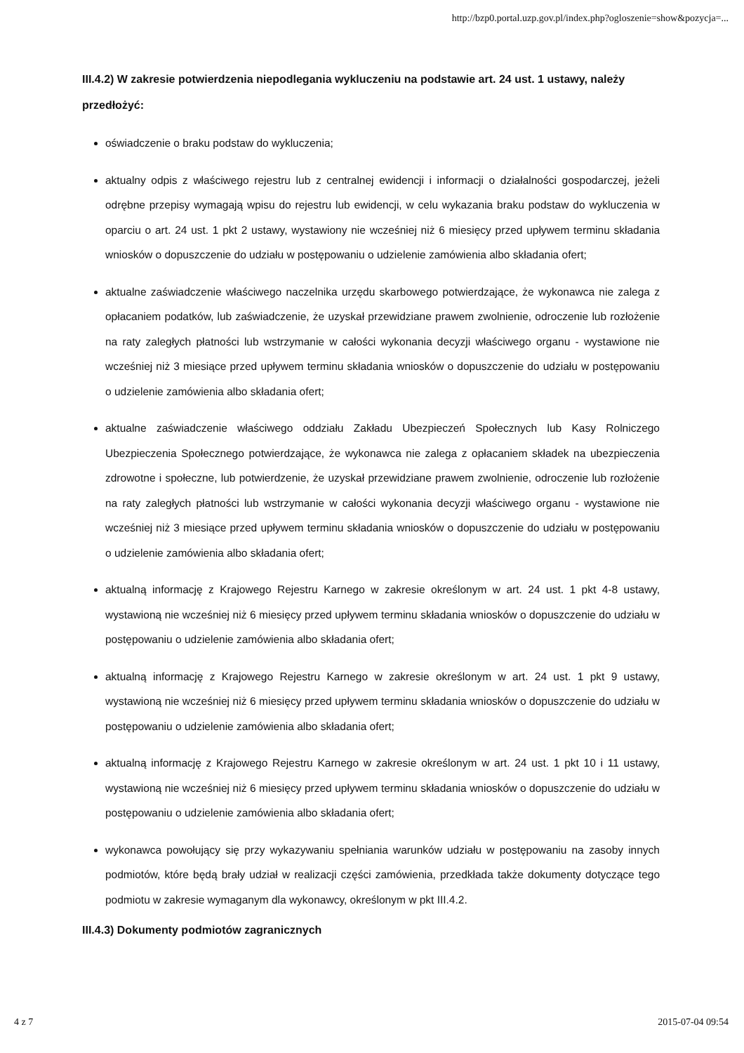http://bzp0.portal.uzp.gov.pl/index.php?ogloszenie=show&pozycja=...
III.4.2) W zakresie potwierdzenia niepodlegania wykluczeniu na podstawie art. 24 ust. 1 ustawy, należy przedłożyć:
oświadczenie o braku podstaw do wykluczenia;
aktualny odpis z właściwego rejestru lub z centralnej ewidencji i informacji o działalności gospodarczej, jeżeli odrębne przepisy wymagają wpisu do rejestru lub ewidencji, w celu wykazania braku podstaw do wykluczenia w oparciu o art. 24 ust. 1 pkt 2 ustawy, wystawiony nie wcześniej niż 6 miesięcy przed upływem terminu składania wniosków o dopuszczenie do udziału w postępowaniu o udzielenie zamówienia albo składania ofert;
aktualne zaświadczenie właściwego naczelnika urzędu skarbowego potwierdzające, że wykonawca nie zalega z opłacaniem podatków, lub zaświadczenie, że uzyskał przewidziane prawem zwolnienie, odroczenie lub rozłożenie na raty zaległych płatności lub wstrzymanie w całości wykonania decyzji właściwego organu - wystawione nie wcześniej niż 3 miesiące przed upływem terminu składania wniosków o dopuszczenie do udziału w postępowaniu o udzielenie zamówienia albo składania ofert;
aktualne zaświadczenie właściwego oddziału Zakładu Ubezpieczeń Społecznych lub Kasy Rolniczego Ubezpieczenia Społecznego potwierdzające, że wykonawca nie zalega z opłacaniem składek na ubezpieczenia zdrowotne i społeczne, lub potwierdzenie, że uzyskał przewidziane prawem zwolnienie, odroczenie lub rozłożenie na raty zaległych płatności lub wstrzymanie w całości wykonania decyzji właściwego organu - wystawione nie wcześniej niż 3 miesiące przed upływem terminu składania wniosków o dopuszczenie do udziału w postępowaniu o udzielenie zamówienia albo składania ofert;
aktualną informację z Krajowego Rejestru Karnego w zakresie określonym w art. 24 ust. 1 pkt 4-8 ustawy, wystawioną nie wcześniej niż 6 miesięcy przed upływem terminu składania wniosków o dopuszczenie do udziału w postępowaniu o udzielenie zamówienia albo składania ofert;
aktualną informację z Krajowego Rejestru Karnego w zakresie określonym w art. 24 ust. 1 pkt 9 ustawy, wystawioną nie wcześniej niż 6 miesięcy przed upływem terminu składania wniosków o dopuszczenie do udziału w postępowaniu o udzielenie zamówienia albo składania ofert;
aktualną informację z Krajowego Rejestru Karnego w zakresie określonym w art. 24 ust. 1 pkt 10 i 11 ustawy, wystawioną nie wcześniej niż 6 miesięcy przed upływem terminu składania wniosków o dopuszczenie do udziału w postępowaniu o udzielenie zamówienia albo składania ofert;
wykonawca powołujący się przy wykazywaniu spełniania warunków udziału w postępowaniu na zasoby innych podmiotów, które będą brały udział w realizacji części zamówienia, przedkłada także dokumenty dotyczące tego podmiotu w zakresie wymaganym dla wykonawcy, określonym w pkt III.4.2.
III.4.3) Dokumenty podmiotów zagranicznych
4 z 7 2015-07-04 09:54